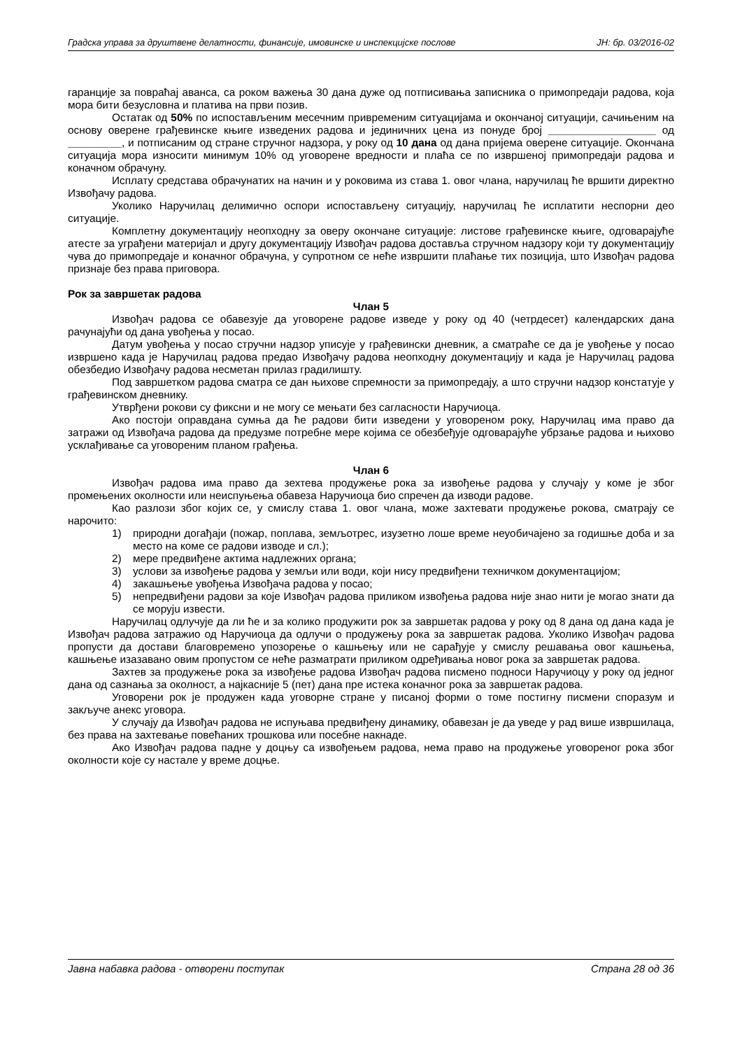Градска управа за друштвене делатности, финансије, имовинске и инспекцијске послове ЈН: бр. 03/2016-02
гаранције за повраћај аванса, са роком важења 30 дана дуже од потписивања записника о примопредаји радова, која мора бити безусловна и платива на први позив.
Остатак од 50% по испостављеним месечним привременим ситуацијама и окончаној ситуацији, сачињеним на основу оверене грађевинске књиге изведених радова и јединичних цена из понуде број __________________ од _________, и потписаним од стране стручног надзора, у року од 10 дана од дана пријема оверене ситуације. Окончана ситуација мора износити минимум 10% од уговорене вредности и плаћа се по извршеној примопредаји радова и коначном обрачуну.
Исплату средстава обрачунатих на начин и у роковима из става 1. овог члана, наручилац ће вршити директно Извођачу радова.
Уколико Наручилац делимично оспори испостављену ситуацију, наручилац ће исплатити неспорни део ситуације.
Комплетну документацију неопходну за оверу окончане ситуације: листове грађевинске књиге, одговарајуће атесте за уграђени материјал и другу документацију Извођач радова доставља стручном надзору који ту документацију чува до примопредаје и коначног обрачуна, у супротном се неће извршити плаћање тих позиција, што Извођач радова признаје без права приговора.
Рок за завршетак радова
Члан 5
Извођач радова се обавезује да уговорене радове изведе у року од 40 (четрдесет) календарских дана рачунајући од дана увођења у посао.
Датум увођења у посао стручни надзор уписује у грађевински дневник, а сматраће се да је увођење у посао извршено када је Наручилац радова предао Извођачу радова неопходну документацију и када је Наручилац радова обезбедио Извођачу радова несметан прилаз градилишту.
Под завршетком радова сматра се дан њихове спремности за примопредају, а што стручни надзор констатује у грађевинском дневнику.
Утврђени рокови су фиксни и не могу се мењати без сагласности Наручиоца.
Ако постоји оправдана сумња да ће радови бити изведени у уговореном року, Наручилац има право да затражи од Извођача радова да предузме потребне мере којима се обезбеђује одговарајуће убрзање радова и њихово усклађивање са уговореним планом грађења.
Члан 6
Извођач радова има право да зехтева продужење рока за извођење радова у случају у коме је због промењених околности или неиспуњења обавеза Наручиоца био спречен да изводи радове.
Као разлози због којих се, у смислу става 1. овог члана, може захтевати продужење рокова, сматрају се нарочито:
1) природни догађаји (пожар, поплава, земљотрес, изузетно лоше време неуобичајено за годишње доба и за место на коме се радови изводе и сл.);
2) мере предвиђене актима надлежних органа;
3) услови за извођење радова у земљи или води, који нису предвиђени техничком документацијом;
4) закашњење увођења Извођача радова у посао;
5) непредвиђени радови за које Извођач радова приликом извођења радова није знао нити је могао знати да се моруju извести.
Наручилац одлучује да ли ће и за колико продужити рок за завршетак радова у року од 8 дана од дана када је Извођач радова затражио од Наручиоца да одлучи о продужењу рока за завршетак радова. Уколико Извођач радова пропусти да достави благовремено упозорење о кашњењу или не сарађује у смислу решавања овог кашњења, кашњење изазавано овим пропустом се неће разматрати приликом одређивања новог рока за завршетак радова.
Захтев за продужење рока за извођење радова Извођач радова писмено подноси Наручиоцу у року од једног дана од сазнања за околност, а најкасније 5 (пет) дана пре истека коначног рока за завршетак радова.
Уговорени рок је продужен када уговорне стране у писаној форми о томе постигну писмени споразум и закључе анекс уговора.
У случају да Извођач радова не испуњава предвиђену динамику, обавезан је да уведе у рад више извршилаца, без права на захтевање повећаних трошкова или посебне накнаде.
Ако Извођач радова падне у доцњу са извођењем радова, нема право на продужење уговореног рока због околности које су настале у време доцње.
Јавна набавка радова - отворени поступак Страна 28 од 36